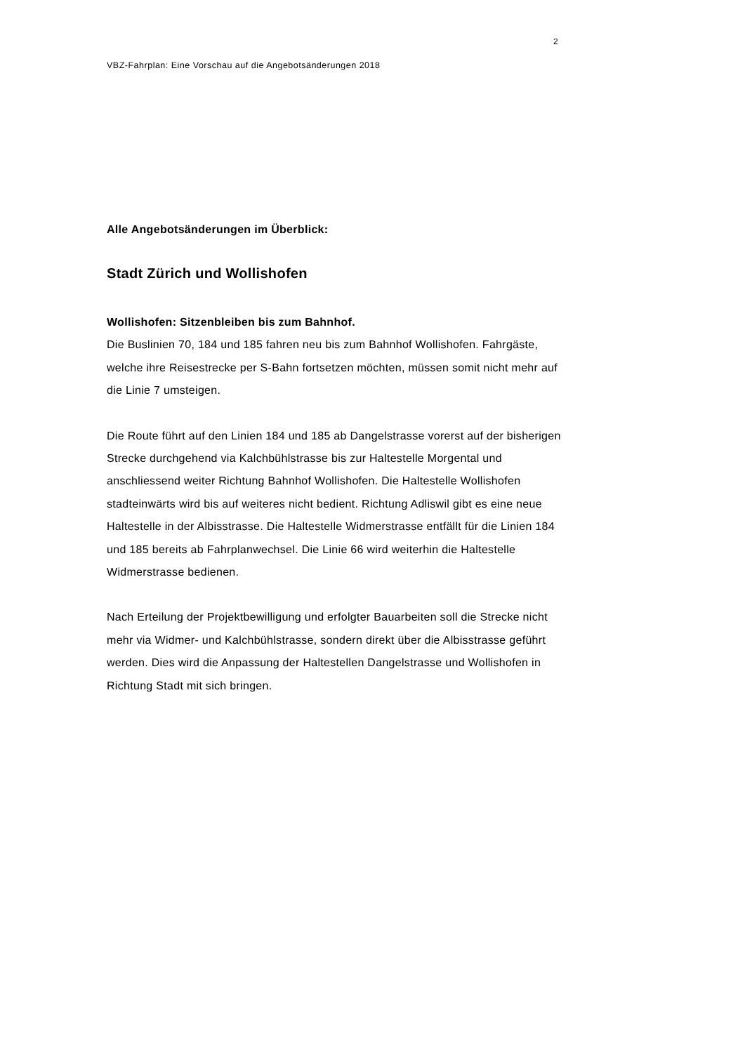2
VBZ-Fahrplan: Eine Vorschau auf die Angebotsänderungen 2018
Alle Angebotsänderungen im Überblick:
Stadt Zürich und Wollishofen
Wollishofen: Sitzenbleiben bis zum Bahnhof.
Die Buslinien 70, 184 und 185 fahren neu bis zum Bahnhof Wollishofen. Fahrgäste, welche ihre Reisestrecke per S-Bahn fortsetzen möchten, müssen somit nicht mehr auf die Linie 7 umsteigen.
Die Route führt auf den Linien 184 und 185 ab Dangelstrasse vorerst auf der bisherigen Strecke durchgehend via Kalchbühlstrasse bis zur Haltestelle Morgental und anschliessend weiter Richtung Bahnhof Wollishofen. Die Haltestelle Wollishofen stadteinwärts wird bis auf weiteres nicht bedient. Richtung Adliswil gibt es eine neue Haltestelle in der Albisstrasse. Die Haltestelle Widmerstrasse entfällt für die Linien 184 und 185 bereits ab Fahrplanwechsel. Die Linie 66 wird weiterhin die Haltestelle Widmerstrasse bedienen.
Nach Erteilung der Projektbewilligung und erfolgter Bauarbeiten soll die Strecke nicht mehr via Widmer- und Kalchbühlstrasse, sondern direkt über die Albisstrasse geführt werden. Dies wird die Anpassung der Haltestellen Dangelstrasse und Wollishofen in Richtung Stadt mit sich bringen.